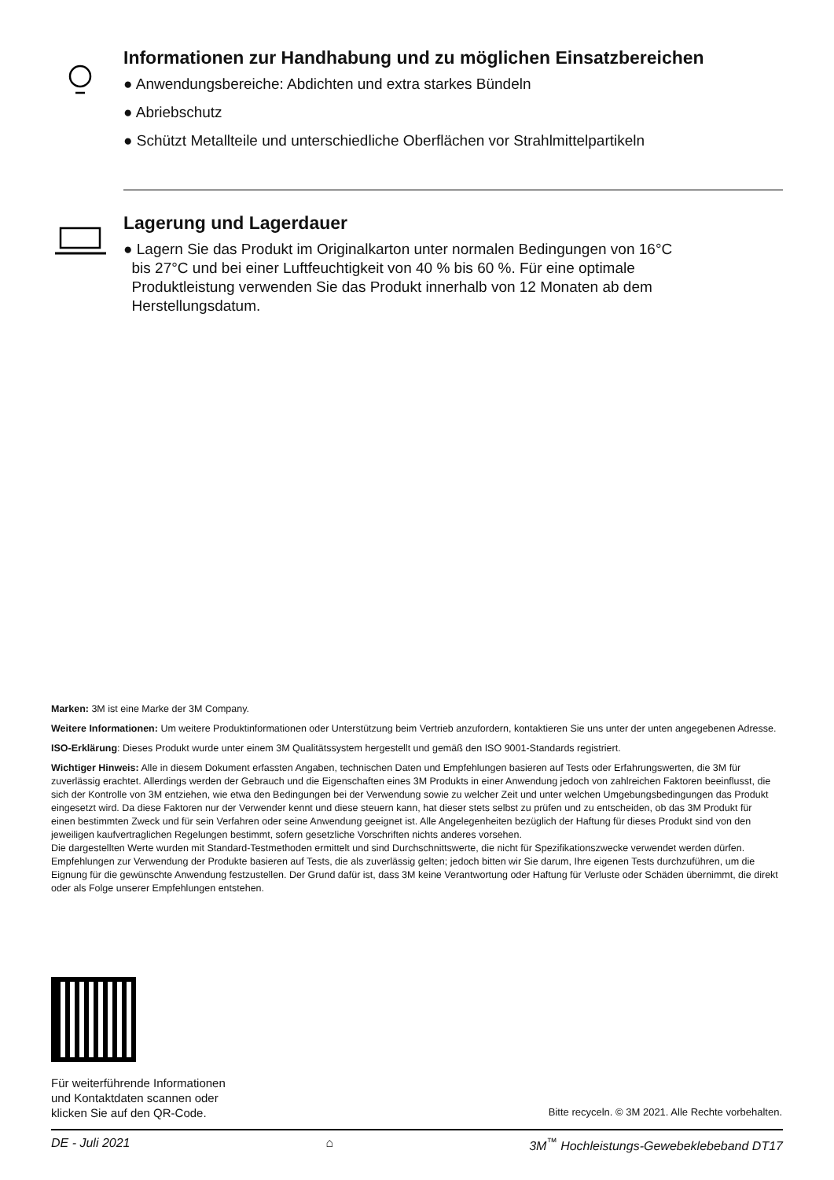Informationen zur Handhabung und zu möglichen Einsatzbereichen
● Anwendungsbereiche: Abdichten und extra starkes Bündeln
● Abriebschutz
● Schützt Metallteile und unterschiedliche Oberflächen vor Strahlmittelpartikeln
Lagerung und Lagerdauer
● Lagern Sie das Produkt im Originalkarton unter normalen Bedingungen von 16°C
bis 27°C und bei einer Luftfeuchtigkeit von 40 % bis 60 %. Für eine optimale
Produktleistung verwenden Sie das Produkt innerhalb von 12 Monaten ab dem
Herstellungsdatum.
Marken: 3M ist eine Marke der 3M Company.
Weitere Informationen: Um weitere Produktinformationen oder Unterstützung beim Vertrieb anzufordern, kontaktieren Sie uns unter der unten angegebenen Adresse.
ISO-Erklärung: Dieses Produkt wurde unter einem 3M Qualitätssystem hergestellt und gemäß den ISO 9001-Standards registriert.
Wichtiger Hinweis: Alle in diesem Dokument erfassten Angaben, technischen Daten und Empfehlungen basieren auf Tests oder Erfahrungswerten, die 3M für zuverlässig erachtet. Allerdings werden der Gebrauch und die Eigenschaften eines 3M Produkts in einer Anwendung jedoch von zahlreichen Faktoren beeinflusst, die sich der Kontrolle von 3M entziehen, wie etwa den Bedingungen bei der Verwendung sowie zu welcher Zeit und unter welchen Umgebungsbedingungen das Produkt eingesetzt wird. Da diese Faktoren nur der Verwender kennt und diese steuern kann, hat dieser stets selbst zu prüfen und zu entscheiden, ob das 3M Produkt für einen bestimmten Zweck und für sein Verfahren oder seine Anwendung geeignet ist. Alle Angelegenheiten bezüglich der Haftung für dieses Produkt sind von den jeweiligen kaufvertraglichen Regelungen bestimmt, sofern gesetzliche Vorschriften nichts anderes vorsehen.
Die dargestellten Werte wurden mit Standard-Testmethoden ermittelt und sind Durchschnittswerte, die nicht für Spezifikationszwecke verwendet werden dürfen. Empfehlungen zur Verwendung der Produkte basieren auf Tests, die als zuverlässig gelten; jedoch bitten wir Sie darum, Ihre eigenen Tests durchzuführen, um die Eignung für die gewünschte Anwendung festzustellen. Der Grund dafür ist, dass 3M keine Verantwortung oder Haftung für Verluste oder Schäden übernimmt, die direkt oder als Folge unserer Empfehlungen entstehen.
Für weiterführende Informationen
und Kontaktdaten scannen oder
klicken Sie auf den QR-Code.
Bitte recyceln. © 3M 2021. Alle Rechte vorbehalten.
DE - Juli 2021 ⌂ 3M<sup>™</sup> Hochleistungs-Gewebeklebeband DT17